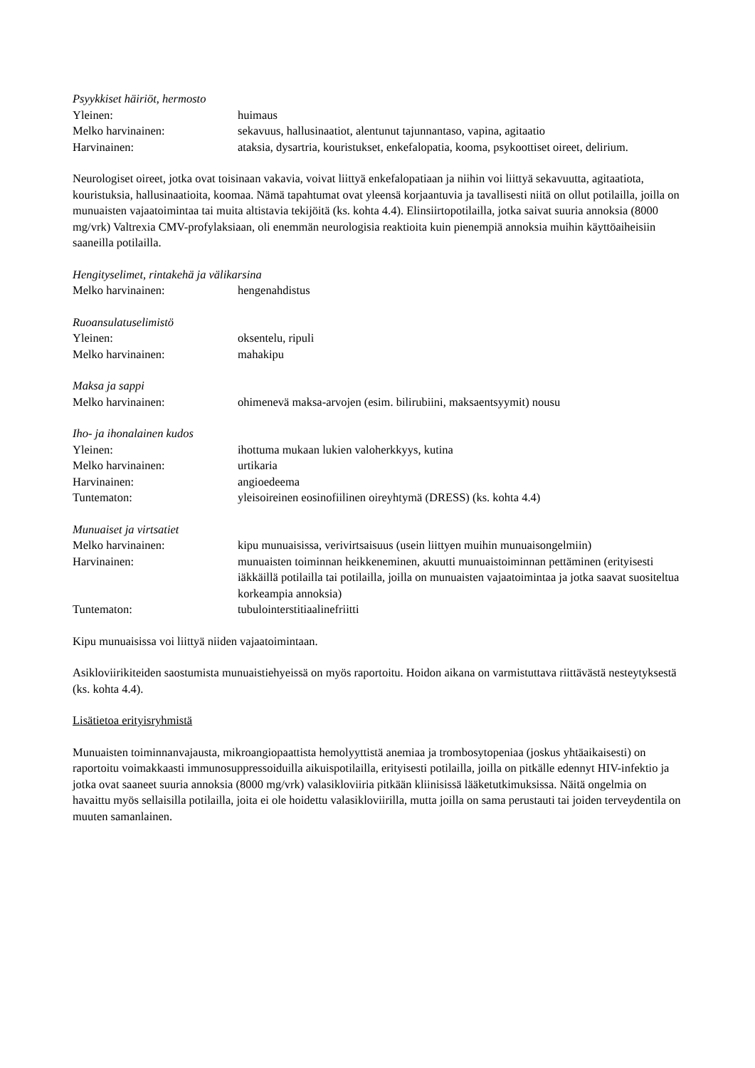Psyykkiset häiriöt, hermosto
| Yleinen: | huimaus |
| Melko harvinainen: | sekavuus, hallusinaatiot, alentunut tajunnantaso, vapina, agitaatio |
| Harvinainen: | ataksia, dysartria, kouristukset, enkefalopatia, kooma, psykoottiset oireet, delirium. |
Neurologiset oireet, jotka ovat toisinaan vakavia, voivat liittyä enkefalopatiaan ja niihin voi liittyä sekavuutta, agitaatiota, kouristuksia, hallusinaatioita, koomaa. Nämä tapahtumat ovat yleensä korjaantuvia ja tavallisesti niitä on ollut potilailla, joilla on munuaisten vajaatoimintaa tai muita altistavia tekijöitä (ks. kohta 4.4). Elinsiirtopotilailla, jotka saivat suuria annoksia (8000 mg/vrk) Valtrexia CMV-profylaksiaan, oli enemmän neurologisia reaktioita kuin pienempiä annoksia muihin käyttöaiheisiin saaneilla potilailla.
Hengityselimet, rintakehä ja välikarsina
| Melko harvinainen: | hengenahdistus |
Ruoansulatuselimistö
| Yleinen: | oksentelu, ripuli |
| Melko harvinainen: | mahakipu |
Maksa ja sappi
| Melko harvinainen: | ohimenevä maksa-arvojen (esim. bilirubiini, maksaentsyymit) nousu |
Iho- ja ihonalainen kudos
| Yleinen: | ihottuma mukaan lukien valoherkkyys, kutina |
| Melko harvinainen: | urtikaria |
| Harvinainen: | angioedeema |
| Tuntematon: | yleisoireinen eosinofiilinen oireyhtymä (DRESS) (ks. kohta 4.4) |
Munuaiset ja virtsatiet
| Melko harvinainen: | kipu munuaisissa, verivirtsaisuus (usein liittyen muihin munuaisongelmiin) |
| Harvinainen: | munuaisten toiminnan heikkeneminen, akuutti munuaistoiminnan pettäminen (erityisesti iäkkäillä potilailla tai potilailla, joilla on munuaisten vajaatoimintaa ja jotka saavat suositeltua korkeampia annoksia) |
| Tuntematon: | tubulointerstitiaalinefriitti |
Kipu munuaisissa voi liittyä niiden vajaatoimintaan.
Asikloviirikiteiden saostumista munuaistiehyeissä on myös raportoitu. Hoidon aikana on varmistuttava riittävästä nesteytyksestä (ks. kohta 4.4).
Lisätietoa erityisryhmistä
Munuaisten toiminnanvajausta, mikroangiopaattista hemolyyttistä anemiaa ja trombosytopeniaa (joskus yhtäaikaisesti) on raportoitu voimakkaasti immunosuppressoiduilla aikuispotilailla, erityisesti potilailla, joilla on pitkälle edennyt HIV-infektio ja jotka ovat saaneet suuria annoksia (8000 mg/vrk) valasikloviiria pitkään kliinisissä lääketutkimuksissa. Näitä ongelmia on havaittu myös sellaisilla potilailla, joita ei ole hoidettu valasikloviirilla, mutta joilla on sama perustauti tai joiden terveydentila on muuten samanlainen.